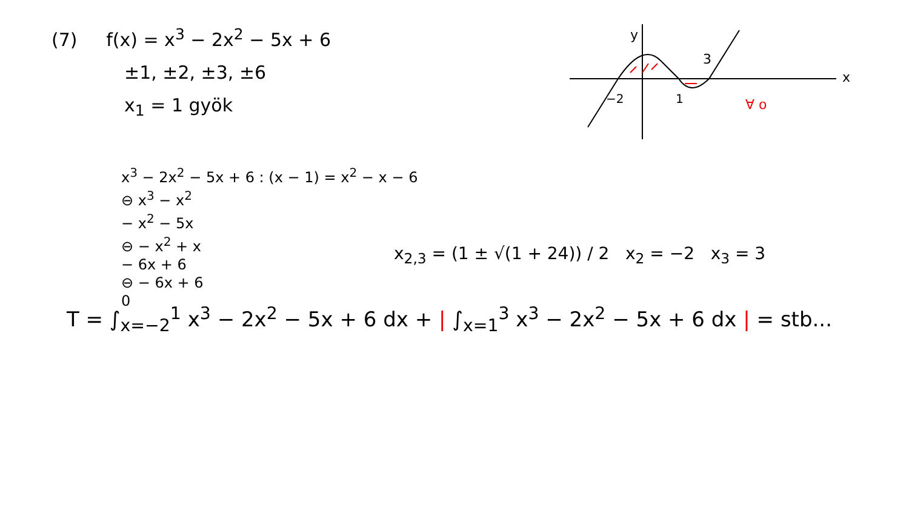(7) f(x) = x<sup>3</sup> − 2x<sup>2</sup> − 5x + 6
±1, ±2, ±3, ±6
x<sub>1</sub> = 1 gyök
y
x
−2
1
3
∀ o
x<sup>3</sup> − 2x<sup>2</sup> − 5x + 6 : (x − 1) = x<sup>2</sup> − x − 6
⊖ x<sup>3</sup> − x<sup>2</sup>
− x<sup>2</sup> − 5x
⊖ − x<sup>2</sup> + x
− 6x + 6
⊖ − 6x + 6
0
x<sub>2,3</sub> = (1 ± √(1 + 24)) / 2 x<sub>2</sub> = −2 x<sub>3</sub> = 3
T = ∫<sub>x=−2</sub><sup>1</sup> x<sup>3</sup> − 2x<sup>2</sup> − 5x + 6 dx + | ∫<sub>x=1</sub><sup>3</sup> x<sup>3</sup> − 2x<sup>2</sup> − 5x + 6 dx | = stb...